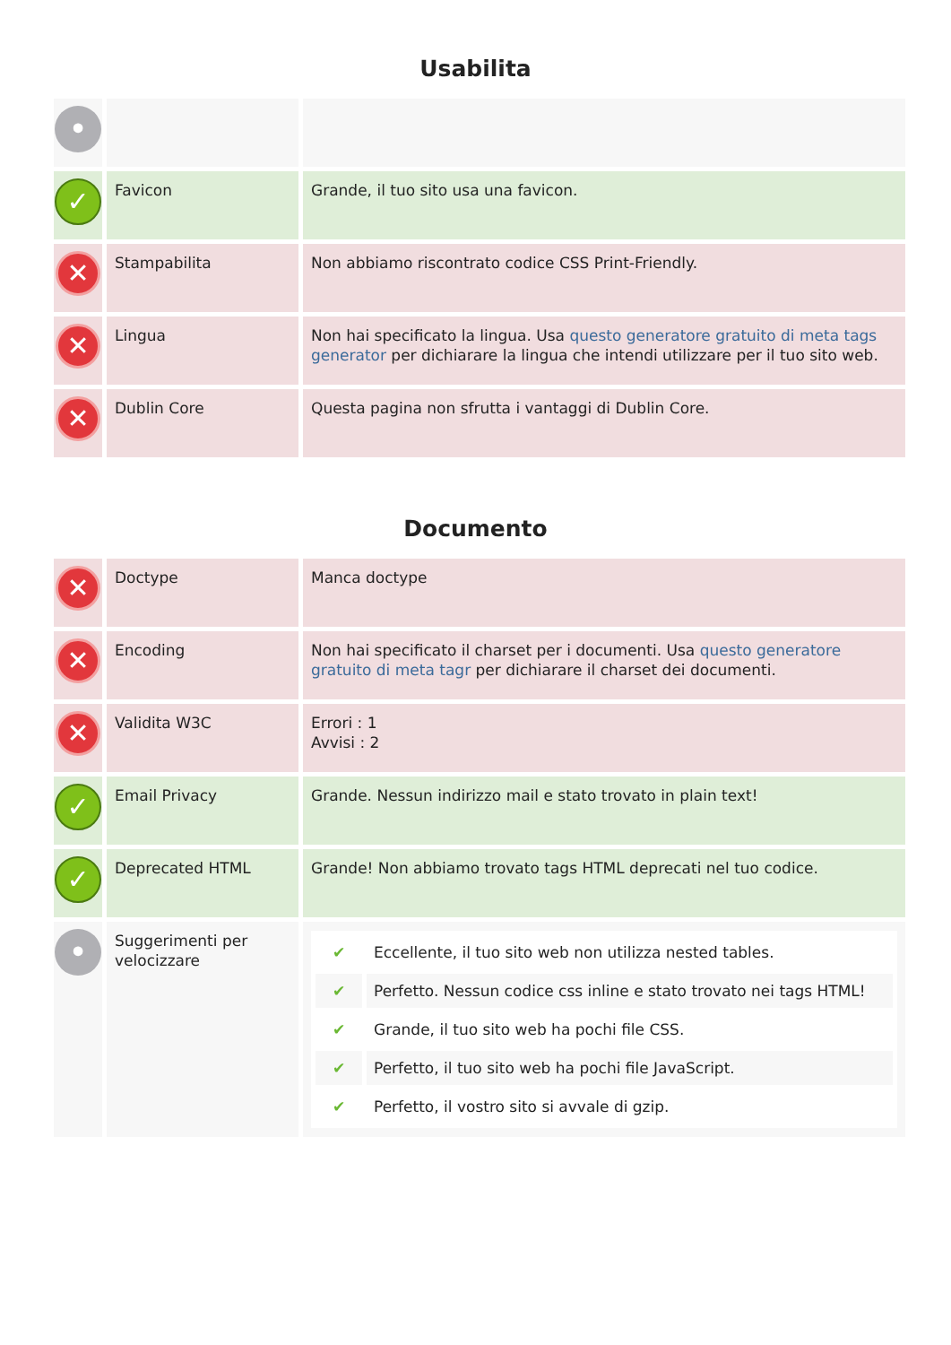Usabilita
| • | | |
| ✓ | Favicon | Grande, il tuo sito usa una favicon. |
| ✕ | Stampabilita | Non abbiamo riscontrato codice CSS Print-Friendly. |
| ✕ | Lingua | Non hai specificato la lingua. Usa questo generatore gratuito di meta tags generator per dichiarare la lingua che intendi utilizzare per il tuo sito web. |
| ✕ | Dublin Core | Questa pagina non sfrutta i vantaggi di Dublin Core. |
Documento
| ✕ | Doctype | Manca doctype |
| ✕ | Encoding | Non hai specificato il charset per i documenti. Usa questo generatore gratuito di meta tagr per dichiarare il charset dei documenti. |
| ✕ | Validita W3C | Errori : 1 Avvisi : 2 |
| ✓ | Email Privacy | Grande. Nessun indirizzo mail e stato trovato in plain text! |
| ✓ | Deprecated HTML | Grande! Non abbiamo trovato tags HTML deprecati nel tuo codice. |
| • | Suggerimenti per velocizzare | / ✔ / Eccellente, il tuo sito web non utilizza nested tables. / / ✔ / Perfetto. Nessun codice css inline e stato trovato nei tags HTML! / / ✔ / Grande, il tuo sito web ha pochi file CSS. / / ✔ / Perfetto, il tuo sito web ha pochi file JavaScript. / / ✔ / Perfetto, il vostro sito si avvale di gzip. / |